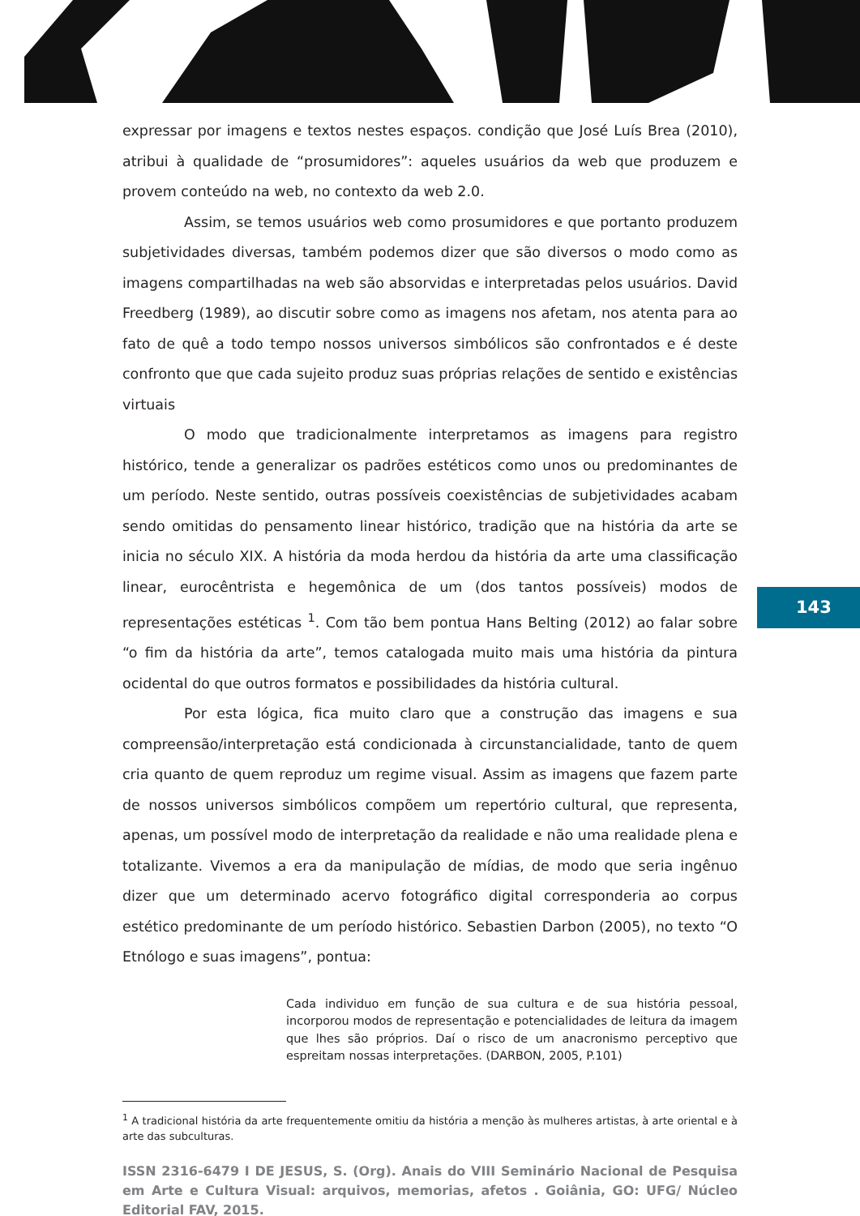expressar por imagens e textos nestes espaços. condição que José Luís Brea (2010), atribui à qualidade de “prosumidores”: aqueles usuários da web que produzem e provem conteúdo na web, no contexto da web 2.0.
Assim, se temos usuários web como prosumidores e que portanto produzem subjetividades diversas, também podemos dizer que são diversos o modo como as imagens compartilhadas na web são absorvidas e interpretadas pelos usuários. David Freedberg (1989), ao discutir sobre como as imagens nos afetam, nos atenta para ao fato de quê a todo tempo nossos universos simbólicos são confrontados e é deste confronto que que cada sujeito produz suas próprias relações de sentido e existências virtuais
O modo que tradicionalmente interpretamos as imagens para registro histórico, tende a generalizar os padrões estéticos como unos ou predominantes de um período. Neste sentido, outras possíveis coexistências de subjetividades acabam sendo omitidas do pensamento linear histórico, tradição que na história da arte se inicia no século XIX. A história da moda herdou da história da arte uma classificação linear, eurocêntrista e hegemônica de um (dos tantos possíveis) modos de representações estéticas <sup>1</sup>. Com tão bem pontua Hans Belting (2012) ao falar sobre “o fim da história da arte”, temos catalogada muito mais uma história da pintura ocidental do que outros formatos e possibilidades da história cultural.
Por esta lógica, fica muito claro que a construção das imagens e sua compreensão/interpretação está condicionada à circunstancialidade, tanto de quem cria quanto de quem reproduz um regime visual. Assim as imagens que fazem parte de nossos universos simbólicos compõem um repertório cultural, que representa, apenas, um possível modo de interpretação da realidade e não uma realidade plena e totalizante. Vivemos a era da manipulação de mídias, de modo que seria ingênuo dizer que um determinado acervo fotográfico digital corresponderia ao corpus estético predominante de um período histórico. Sebastien Darbon (2005), no texto “O Etnólogo e suas imagens”, pontua:
Cada individuo em função de sua cultura e de sua história pessoal, incorporou modos de representação e potencialidades de leitura da imagem que lhes são próprios. Daí o risco de um anacronismo perceptivo que espreitam nossas interpretações. (DARBON, 2005, P.101)
<sup>1</sup> A tradicional história da arte frequentemente omitiu da história a menção às mulheres artistas, à arte oriental e à arte das subculturas.
ISSN 2316-6479 I DE JESUS, S. (Org). Anais do VIII Seminário Nacional de Pesquisa em Arte e Cultura Visual: arquivos, memorias, afetos . Goiânia, GO: UFG/ Núcleo Editorial FAV, 2015.
143